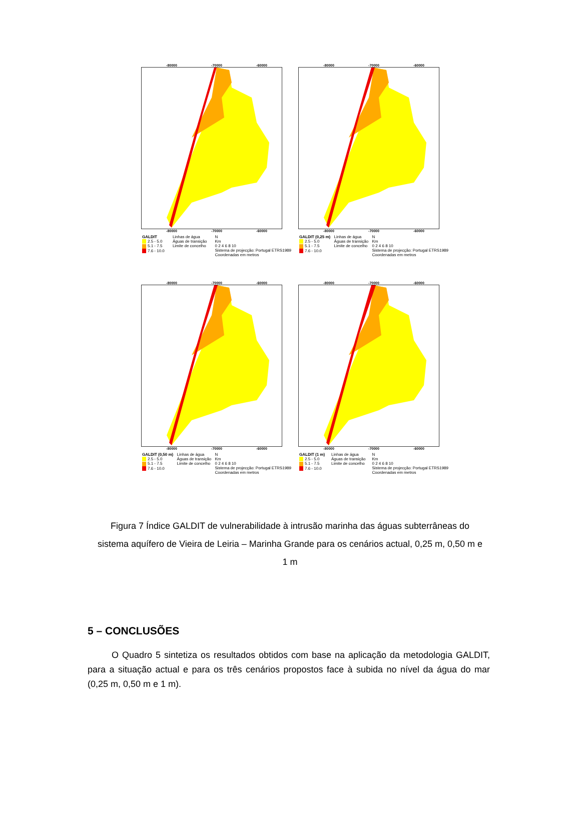-80000 -70000 -60000
-80000 -70000 -60000
GALDIT
2.5 - 5.0
5.1 - 7.5
7.6 - 10.0
Linhas de água
Águas de transição
Limite de concelho
N
Km
0 2 4 6 8 10
Sistema de projecção: Portugal ETRS1989
Coordenadas em metros
-80000 -70000 -60000
-80000 -70000 -60000
GALDIT (0,25 m)
2.5 - 5.0
5.1 - 7.5
7.6 - 10.0
Linhas de água
Águas de transição
Limite de concelho
N
Km
0 2 4 6 8 10
Sistema de projecção: Portugal ETRS1989
Coordenadas em metros
-80000 -70000 -60000
-80000 -70000 -60000
GALDIT (0,50 m)
2.5 - 5.0
5.1 - 7.5
7.6 - 10.0
Linhas de água
Águas de transição
Limite de concelho
N
Km
0 2 4 6 8 10
Sistema de projecção: Portugal ETRS1989
Coordenadas em metros
-80000 -70000 -60000
-80000 -70000 -60000
GALDIT (1 m)
2.5 - 5.0
5.1 - 7.5
7.6 - 10.0
Linhas de água
Águas de transição
Limite de concelho
N
Km
0 2 4 6 8 10
Sistema de projecção: Portugal ETRS1989
Coordenadas em metros
Figura 7 Índice GALDIT de vulnerabilidade à intrusão marinha das águas subterrâneas do sistema aquífero de Vieira de Leiria – Marinha Grande para os cenários actual, 0,25 m, 0,50 m e 1 m
5 – CONCLUSÕES
O Quadro 5 sintetiza os resultados obtidos com base na aplicação da metodologia GALDIT, para a situação actual e para os três cenários propostos face à subida no nível da água do mar (0,25 m, 0,50 m e 1 m).